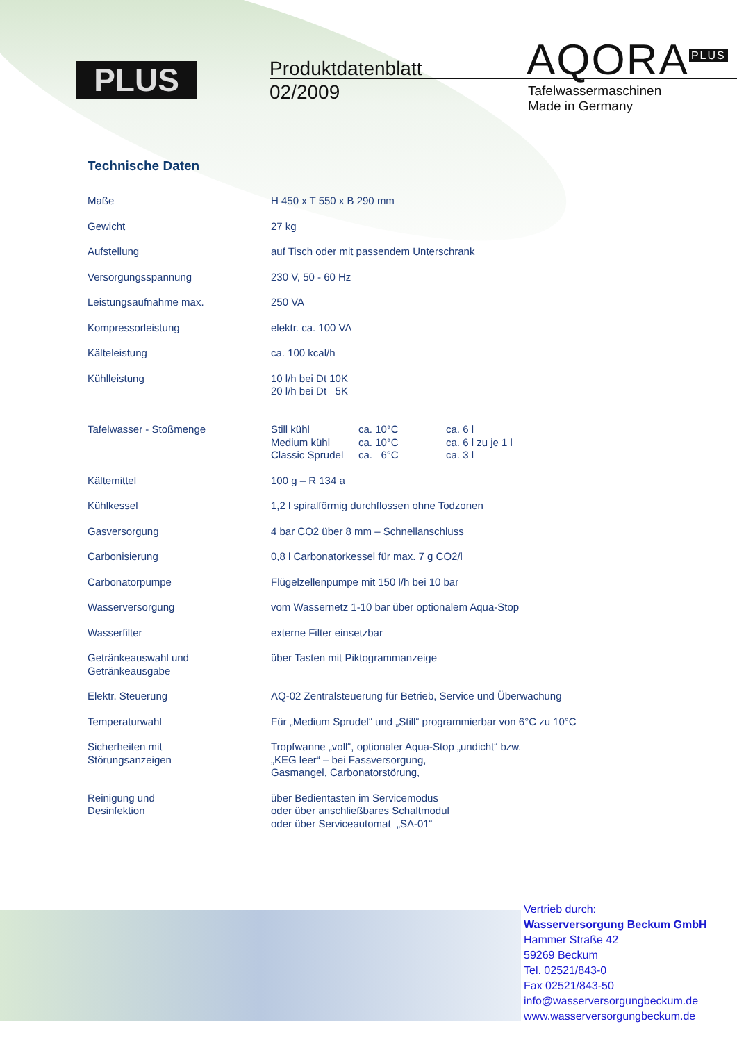PLUS
Produktdatenblatt
02/2009
AQORA<sup>PLUS</sup>
Tafelwassermaschinen
Made in Germany
Technische Daten
| Maße | H 450 x T 550 x B 290 mm |
| Gewicht | 27 kg |
| Aufstellung | auf Tisch oder mit passendem Unterschrank |
| Versorgungsspannung | 230 V, 50 - 60 Hz |
| Leistungsaufnahme max. | 250 VA |
| Kompressorleistung | elektr. ca. 100 VA |
| Kälteleistung | ca. 100 kcal/h |
| Kühlleistung | 10 l/h bei Dt 10K 20 l/h bei Dt 5K |
| Tafelwasser - Stoßmenge | / Still kühl / ca. 10°C / ca. 6 l / / Medium kühl / ca. 10°C / ca. 6 l zu je 1 l / / Classic Sprudel / ca. 6°C / ca. 3 l / |
| Kältemittel | 100 g – R 134 a |
| Kühlkessel | 1,2 l spiralförmig durchflossen ohne Todzonen |
| Gasversorgung | 4 bar CO2 über 8 mm – Schnellanschluss |
| Carbonisierung | 0,8 l Carbonatorkessel für max. 7 g CO2/l |
| Carbonatorpumpe | Flügelzellenpumpe mit 150 l/h bei 10 bar |
| Wasserversorgung | vom Wassernetz 1-10 bar über optionalem Aqua-Stop |
| Wasserfilter | externe Filter einsetzbar |
| Getränkeauswahl und Getränkeausgabe | über Tasten mit Piktogrammanzeige |
| Elektr. Steuerung | AQ-02 Zentralsteuerung für Betrieb, Service und Überwachung |
| Temperaturwahl | Für „Medium Sprudel“ und „Still“ programmierbar von 6°C zu 10°C |
| Sicherheiten mit Störungsanzeigen | Tropfwanne „voll“, optionaler Aqua-Stop „undicht“ bzw. „KEG leer“ – bei Fassversorgung, Gasmangel, Carbonatorstörung, |
| Reinigung und Desinfektion | über Bedientasten im Servicemodus oder über anschließbares Schaltmodul oder über Serviceautomat „SA-01“ |
Vertrieb durch:
Wasserversorgung Beckum GmbH
Hammer Straße 42
59269 Beckum
Tel. 02521/843-0
Fax 02521/843-50
info@wasserversorgungbeckum.de
www.wasserversorgungbeckum.de